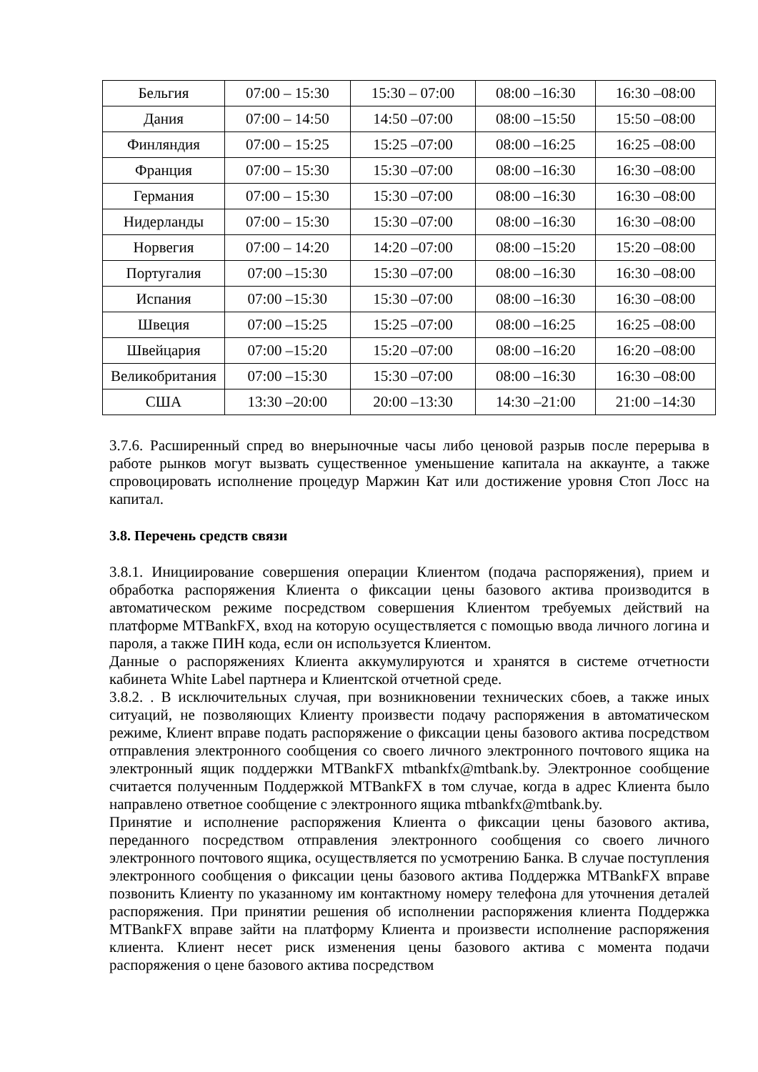| Бельгия | 07:00 – 15:30 | 15:30 – 07:00 | 08:00 –16:30 | 16:30 –08:00 |
| Дания | 07:00 – 14:50 | 14:50 –07:00 | 08:00 –15:50 | 15:50 –08:00 |
| Финляндия | 07:00 – 15:25 | 15:25 –07:00 | 08:00 –16:25 | 16:25 –08:00 |
| Франция | 07:00 – 15:30 | 15:30 –07:00 | 08:00 –16:30 | 16:30 –08:00 |
| Германия | 07:00 – 15:30 | 15:30 –07:00 | 08:00 –16:30 | 16:30 –08:00 |
| Нидерланды | 07:00 – 15:30 | 15:30 –07:00 | 08:00 –16:30 | 16:30 –08:00 |
| Норвегия | 07:00 – 14:20 | 14:20 –07:00 | 08:00 –15:20 | 15:20 –08:00 |
| Португалия | 07:00 –15:30 | 15:30 –07:00 | 08:00 –16:30 | 16:30 –08:00 |
| Испания | 07:00 –15:30 | 15:30 –07:00 | 08:00 –16:30 | 16:30 –08:00 |
| Швеция | 07:00 –15:25 | 15:25 –07:00 | 08:00 –16:25 | 16:25 –08:00 |
| Швейцария | 07:00 –15:20 | 15:20 –07:00 | 08:00 –16:20 | 16:20 –08:00 |
| Великобритания | 07:00 –15:30 | 15:30 –07:00 | 08:00 –16:30 | 16:30 –08:00 |
| США | 13:30 –20:00 | 20:00 –13:30 | 14:30 –21:00 | 21:00 –14:30 |
3.7.6. Расширенный спред во внерыночные часы либо ценовой разрыв после перерыва в работе рынков могут вызвать существенное уменьшение капитала на аккаунте, а также спровоцировать исполнение процедур Маржин Кат или достижение уровня Стоп Лосс на капитал.
3.8. Перечень средств связи
3.8.1. Инициирование совершения операции Клиентом (подача распоряжения), прием и обработка распоряжения Клиента о фиксации цены базового актива производится в автоматическом режиме посредством совершения Клиентом требуемых действий на платформе MTBankFX, вход на которую осуществляется с помощью ввода личного логина и пароля, а также ПИН кода, если он используется Клиентом.
Данные о распоряжениях Клиента аккумулируются и хранятся в системе отчетности кабинета White Label партнера и Клиентской отчетной среде.
3.8.2. . В исключительных случая, при возникновении технических сбоев, а также иных ситуаций, не позволяющих Клиенту произвести подачу распоряжения в автоматическом режиме, Клиент вправе подать распоряжение о фиксации цены базового актива посредством отправления электронного сообщения со своего личного электронного почтового ящика на электронный ящик поддержки MTBankFX mtbankfx@mtbank.by. Электронное сообщение считается полученным Поддержкой MTBankFX в том случае, когда в адрес Клиента было направлено ответное сообщение с электронного ящика mtbankfx@mtbank.by.
Принятие и исполнение распоряжения Клиента о фиксации цены базового актива, переданного посредством отправления электронного сообщения со своего личного электронного почтового ящика, осуществляется по усмотрению Банка. В случае поступления электронного сообщения о фиксации цены базового актива Поддержка MTBankFX вправе позвонить Клиенту по указанному им контактному номеру телефона для уточнения деталей распоряжения. При принятии решения об исполнении распоряжения клиента Поддержка MTBankFX вправе зайти на платформу Клиента и произвести исполнение распоряжения клиента. Клиент несет риск изменения цены базового актива с момента подачи распоряжения о цене базового актива посредством